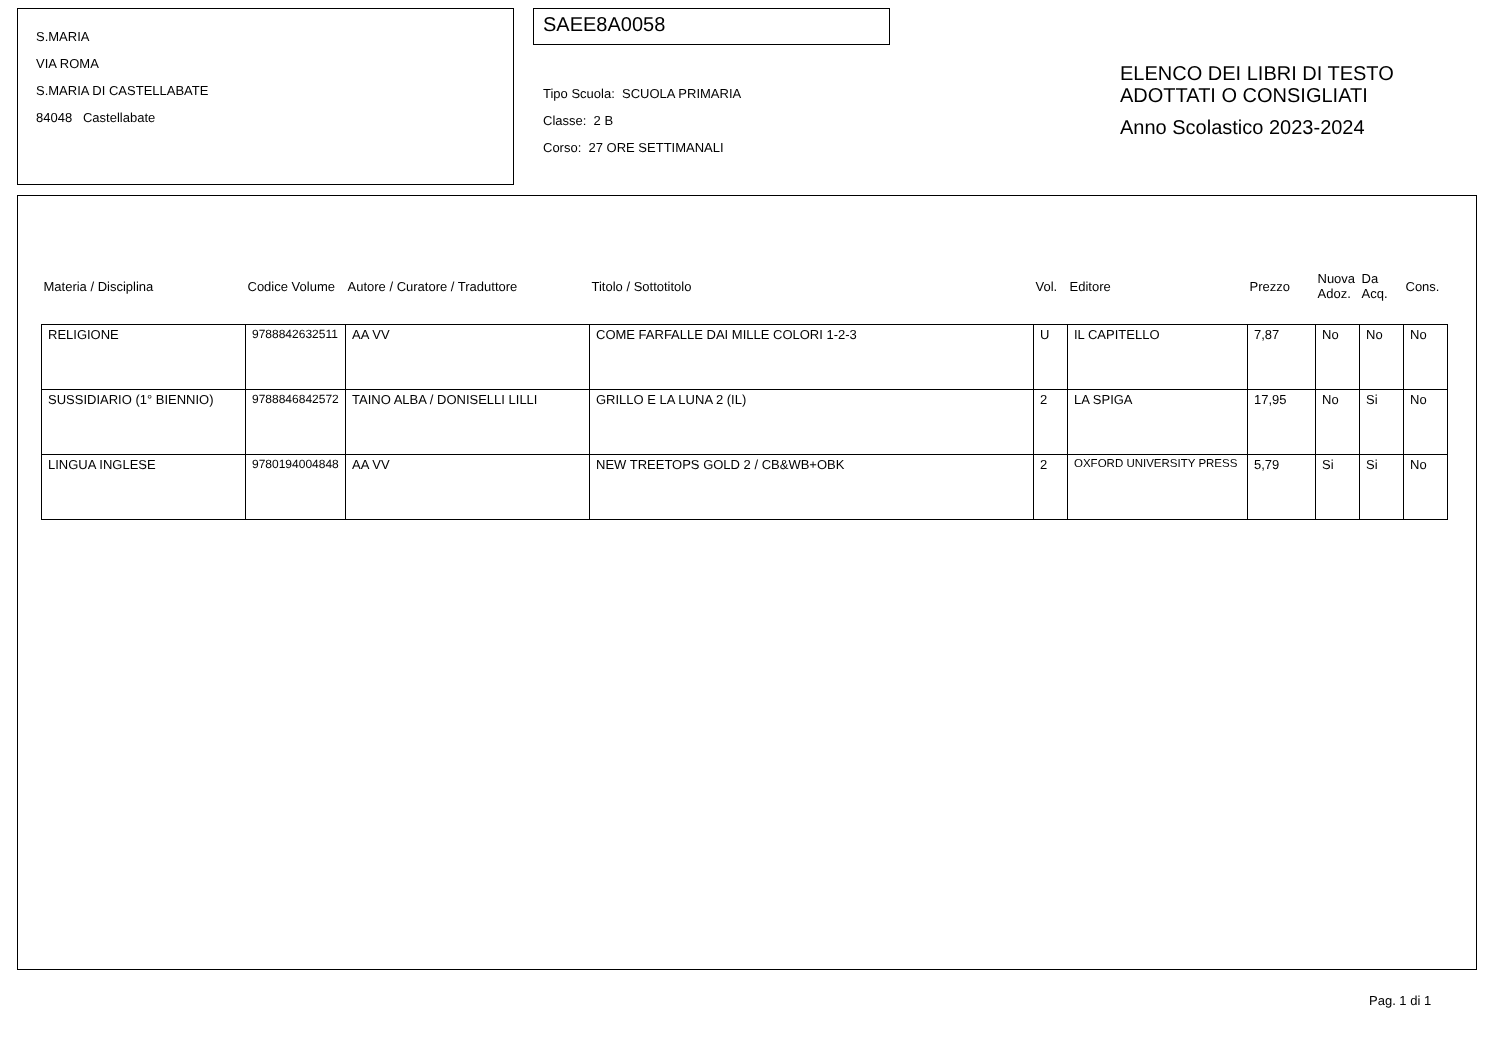S.MARIA
VIA ROMA
S.MARIA DI CASTELLABATE
84048 Castellabate
SAEE8A0058
Tipo Scuola: SCUOLA PRIMARIA
Classe: 2 B
Corso: 27 ORE SETTIMANALI
ELENCO DEI LIBRI DI TESTO
ADOTTATI O CONSIGLIATI
Anno Scolastico 2023-2024
| Materia / Disciplina | Codice Volume | Autore / Curatore / Traduttore | Titolo / Sottotitolo | Vol. | Editore | Prezzo | Nuova Adoz. | Da Acq. | Cons. |
| --- | --- | --- | --- | --- | --- | --- | --- | --- | --- |
| RELIGIONE | 9788842632511 | AA VV | COME FARFALLE DAI MILLE COLORI 1-2-3 | U | IL CAPITELLO | 7,87 | No | No | No |
| SUSSIDIARIO (1° BIENNIO) | 9788846842572 | TAINO ALBA / DONISELLI LILLI | GRILLO E LA LUNA 2 (IL) | 2 | LA SPIGA | 17,95 | No | Si | No |
| LINGUA INGLESE | 9780194004848 | AA VV | NEW TREETOPS GOLD 2 / CB&WB+OBK | 2 | OXFORD UNIVERSITY PRESS | 5,79 | Si | Si | No |
Pag. 1 di 1